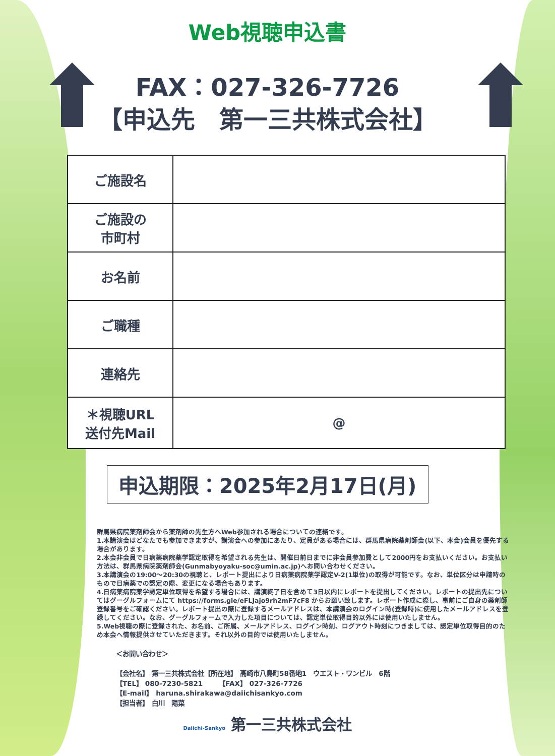Web視聴申込書
FAX：027-326-7726
【申込先　第一三共株式会社】
| ご施設名 | |
| ご施設の 市町村 | |
| お名前 | |
| ご職種 | |
| 連絡先 | |
| ＊視聴URL 送付先Mail | @ |
申込期限：2025年2月17日(月)
群馬県病院薬剤師会から薬剤師の先生方へWeb参加される場合についての連絡です。
1.本講演会はどなたでも参加できますが、講演会への参加にあたり、定員がある場合には、群馬県病院薬剤師会(以下、本会)会員を優先する場合があります。
2.本会非会員で日病薬病院薬学認定取得を希望される先生は、開催日前日までに非会員参加費として2000円をお支払いください。お支払い方法は、群馬県病院薬剤師会(Gunmabyoyaku-soc@umin.ac.jp)へお問い合わせください。
3.本講演会の19:00～20:30の視聴と、レポート提出により日病薬病院薬学認定V-2(1単位)の取得が可能です。なお、単位区分は申請時のもので日病薬での認定の際、変更になる場合もあります。
4.日病薬病院薬学認定単位取得を希望する場合には、講演終了日を含めて3日以内にレポートを提出してください。レポートの提出先についてはグーグルフォームにて https://forms.gle/eFLJajo9rh2mF7cF8 からお願い致します。レポート作成に際し、事前にご自身の薬剤師登録番号をご確認ください。レポート提出の際に登録するメールアドレスは、本講演会のログイン時(登録時)に使用したメールアドレスを登録してください。なお、グーグルフォームで入力した項目については、認定単位取得目的以外には使用いたしません。
5.Web視聴の際に登録された、お名前、ご所属、メールアドレス、ログイン時刻、ログアウト時刻につきましては、認定単位取得目的のため本会へ情報提供させていただきます。それ以外の目的では使用いたしません。
＜お問い合わせ＞
【会社名】　第一三共株式会社【所在地】　高崎市八島町58番地1　ウエスト・ワンビル　6階
【TEL】 080-7230-5821　　　【FAX】　027-326-7726
【E-mail】　haruna.shirakawa@daiichisankyo.com
【担当者】　白川　陽菜
Daiichi-Sankyo 第一三共株式会社